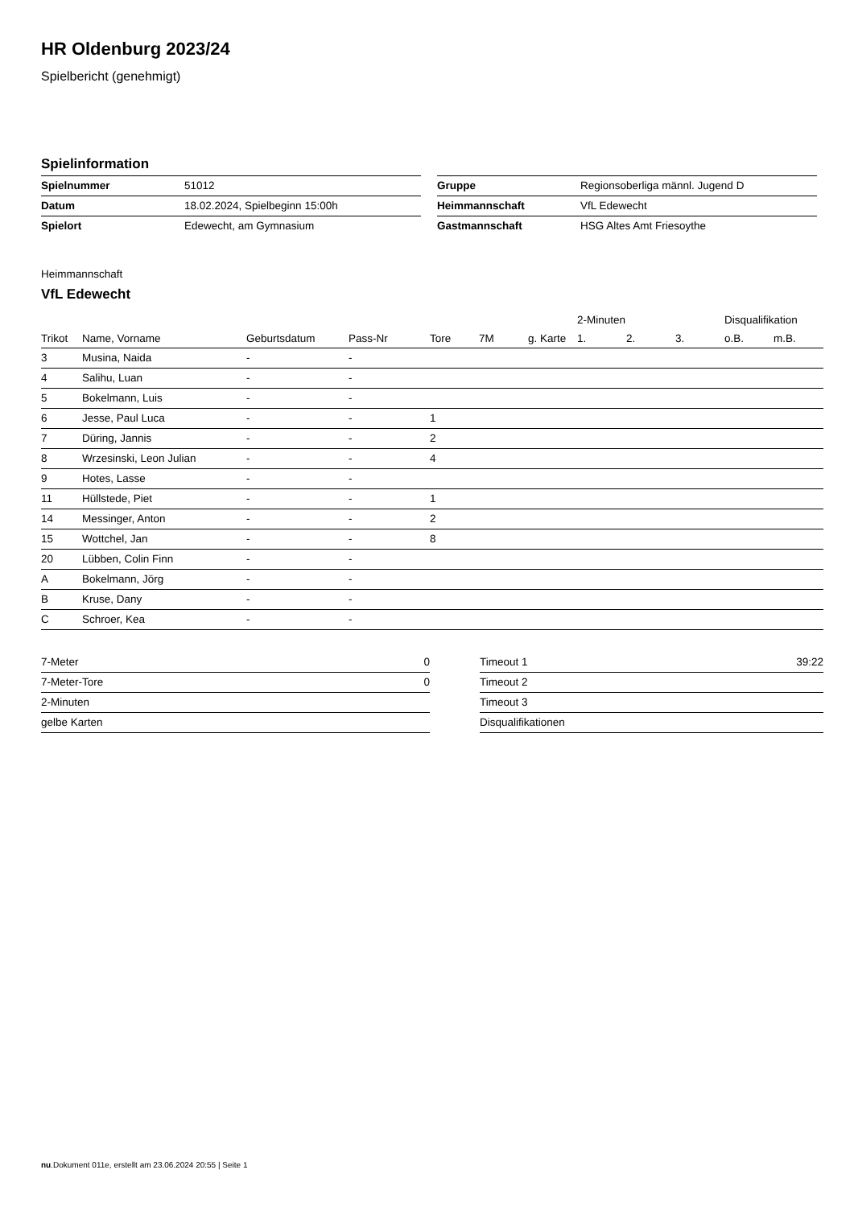HR Oldenburg 2023/24
Spielbericht (genehmigt)
Spielinformation
| Spielnummer | 51012 |
| Datum | 18.02.2024, Spielbeginn 15:00h |
| Spielort | Edewecht, am Gymnasium |
| Gruppe | Regionsoberliga männl. Jugend D |
| Heimmannschaft | VfL Edewecht |
| Gastmannschaft | HSG Altes Amt Friesoythe |
Heimmannschaft
VfL Edewecht
| | | | | | | | 2-Minuten | | | Disqualifikation | |
| --- | --- | --- | --- | --- | --- | --- | --- | --- | --- | --- | --- |
| Trikot | Name, Vorname | Geburtsdatum | Pass-Nr | Tore | 7M | g. Karte | 1. | 2. | 3. | o.B. | m.B. |
| 3 | Musina, Naida | - | - | | | | | | | | |
| 4 | Salihu, Luan | - | - | | | | | | | | |
| 5 | Bokelmann, Luis | - | - | | | | | | | | |
| 6 | Jesse, Paul Luca | - | - | 1 | | | | | | | |
| 7 | Düring, Jannis | - | - | 2 | | | | | | | |
| 8 | Wrzesinski, Leon Julian | - | - | 4 | | | | | | | |
| 9 | Hotes, Lasse | - | - | | | | | | | | |
| 11 | Hüllstede, Piet | - | - | 1 | | | | | | | |
| 14 | Messinger, Anton | - | - | 2 | | | | | | | |
| 15 | Wottchel, Jan | - | - | 8 | | | | | | | |
| 20 | Lübben, Colin Finn | - | - | | | | | | | | |
| A | Bokelmann, Jörg | - | - | | | | | | | | |
| B | Kruse, Dany | - | - | | | | | | | | |
| C | Schroer, Kea | - | - | | | | | | | | |
| 7-Meter | 0 |
| 7-Meter-Tore | 0 |
| 2-Minuten | |
| gelbe Karten | |
| Timeout 1 | 39:22 |
| Timeout 2 | |
| Timeout 3 | |
| Disqualifikationen | |
nu.Dokument 011e, erstellt am 23.06.2024 20:55 | Seite 1